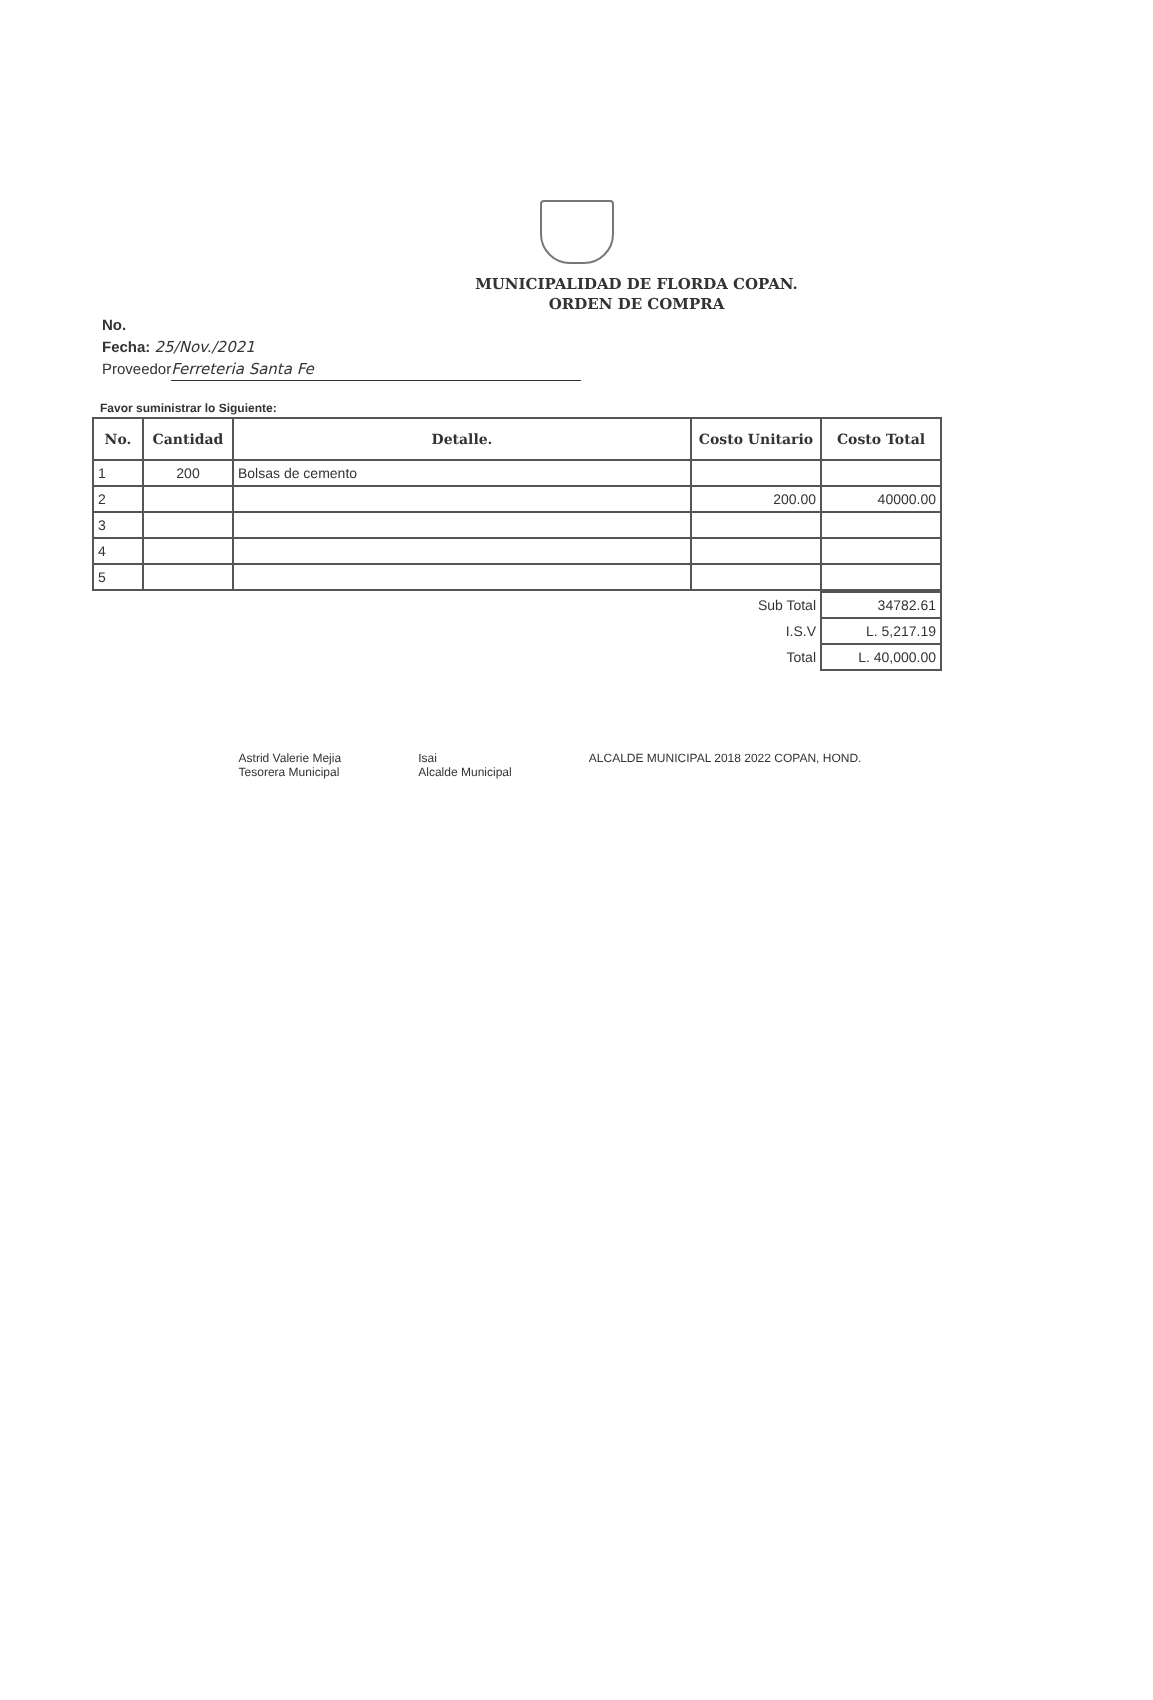MUNICIPALIDAD DE FLORDA COPAN.
ORDEN DE COMPRA
No.
Fecha: 25/Nov./2021
Proveedor Ferreteria Santa Fe
Favor suministrar lo Siguiente:
| No. | Cantidad | Detalle. | Costo Unitario | Costo Total |
| --- | --- | --- | --- | --- |
| 1 | 200 | Bolsas de cemento | | |
| 2 | | | 200.00 | 40000.00 |
| 3 | | | | |
| 4 | | | | |
| 5 | | | | |
| Sub Total | 34782.61 |
| I.S.V | L. 5,217.19 |
| Total | L. 40,000.00 |
Astrid Valerie Mejia
Tesorera Municipal
Isai
Alcalde Municipal
ALCALDE MUNICIPAL 2018 2022 COPAN, HOND.